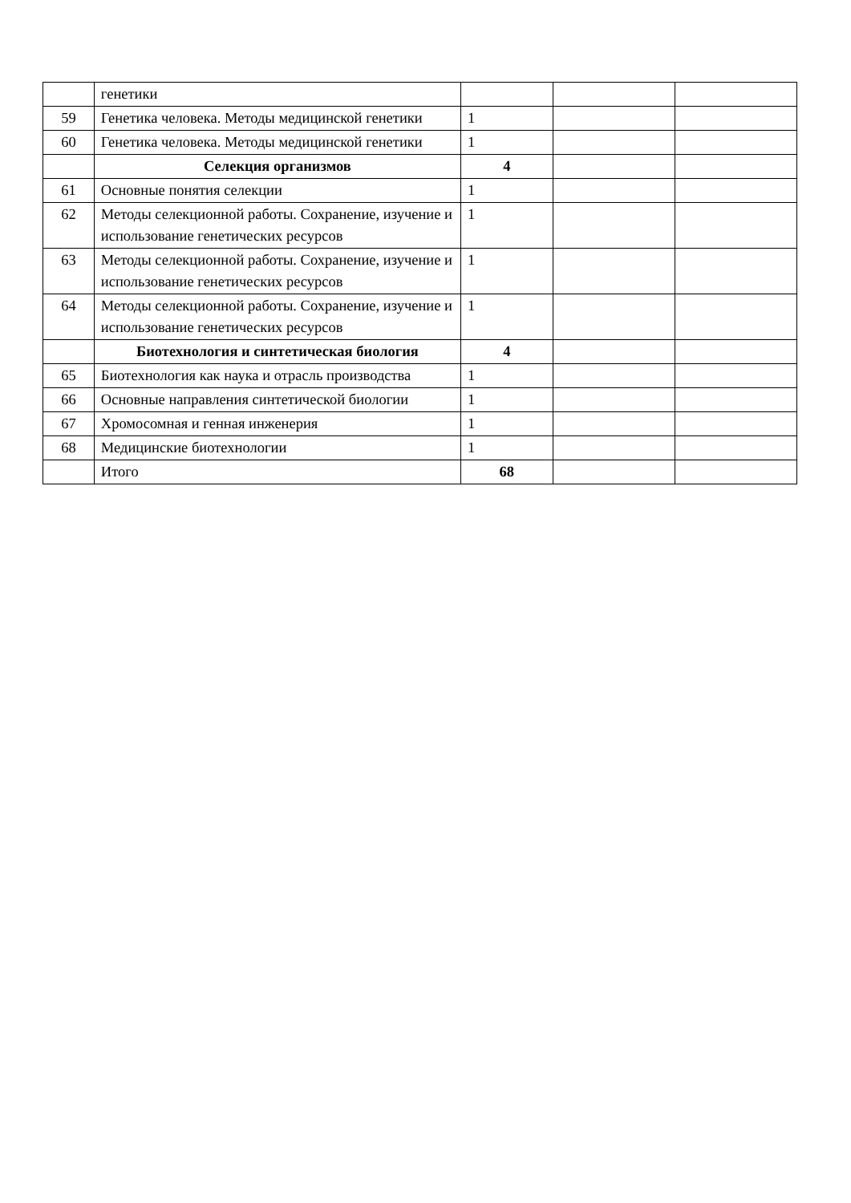| | генетики | | | |
| 59 | Генетика человека. Методы медицинской генетики | 1 | | |
| 60 | Генетика человека. Методы медицинской генетики | 1 | | |
| | Селекция организмов | 4 | | |
| 61 | Основные понятия селекции | 1 | | |
| 62 | Методы селекционной работы. Сохранение, изучение и использование генетических ресурсов | 1 | | |
| 63 | Методы селекционной работы. Сохранение, изучение и использование генетических ресурсов | 1 | | |
| 64 | Методы селекционной работы. Сохранение, изучение и использование генетических ресурсов | 1 | | |
| | Биотехнология и синтетическая биология | 4 | | |
| 65 | Биотехнология как наука и отрасль производства | 1 | | |
| 66 | Основные направления синтетической биологии | 1 | | |
| 67 | Хромосомная и генная инженерия | 1 | | |
| 68 | Медицинские биотехнологии | 1 | | |
| | Итого | 68 | | |